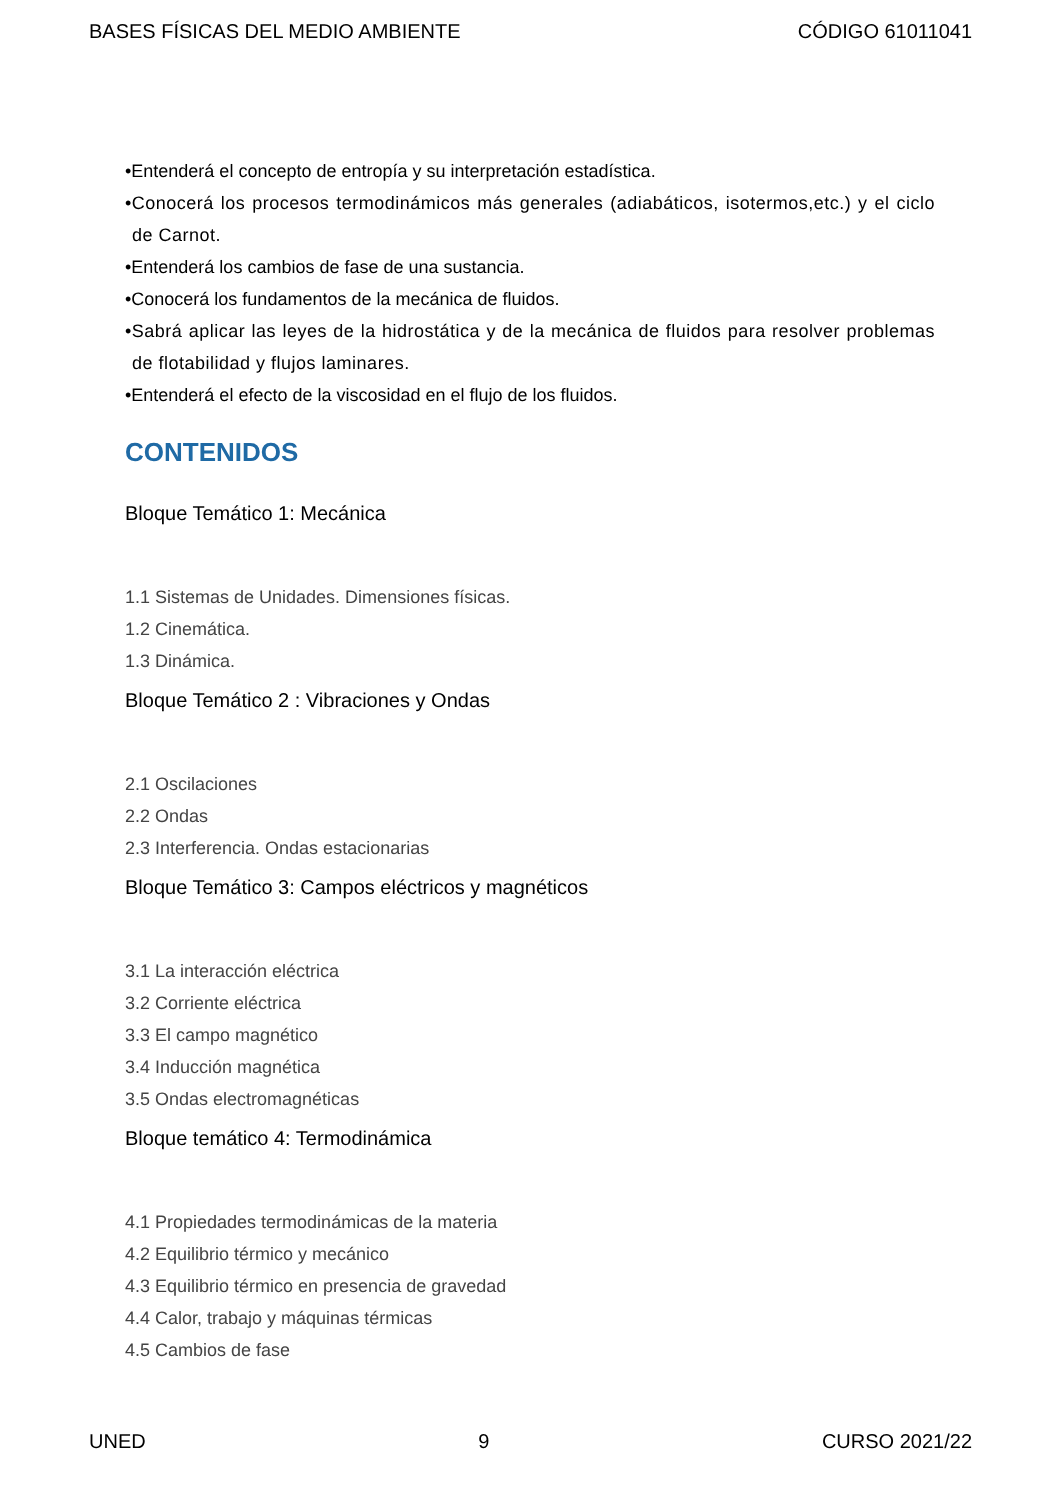BASES FÍSICAS DEL MEDIO AMBIENTE CÓDIGO 61011041
•Entenderá el concepto de entropía y su interpretación estadística.
•Conocerá los procesos termodinámicos más generales (adiabáticos, isotermos,etc.) y el ciclo de Carnot.
•Entenderá los cambios de fase de una sustancia.
•Conocerá los fundamentos de la mecánica de fluidos.
•Sabrá aplicar las leyes de la hidrostática y de la mecánica de fluidos para resolver problemas de flotabilidad y flujos laminares.
•Entenderá el efecto de la viscosidad en el flujo de los fluidos.
CONTENIDOS
Bloque Temático 1: Mecánica
1.1 Sistemas de Unidades. Dimensiones físicas.
1.2 Cinemática.
1.3 Dinámica.
Bloque Temático 2 : Vibraciones y Ondas
2.1 Oscilaciones
2.2 Ondas
2.3 Interferencia. Ondas estacionarias
Bloque Temático 3: Campos eléctricos y magnéticos
3.1 La interacción eléctrica
3.2 Corriente eléctrica
3.3 El campo magnético
3.4 Inducción magnética
3.5 Ondas electromagnéticas
Bloque temático 4: Termodinámica
4.1 Propiedades termodinámicas de la materia
4.2 Equilibrio térmico y mecánico
4.3 Equilibrio térmico en presencia de gravedad
4.4 Calor, trabajo y máquinas térmicas
4.5 Cambios de fase
UNED 9 CURSO 2021/22